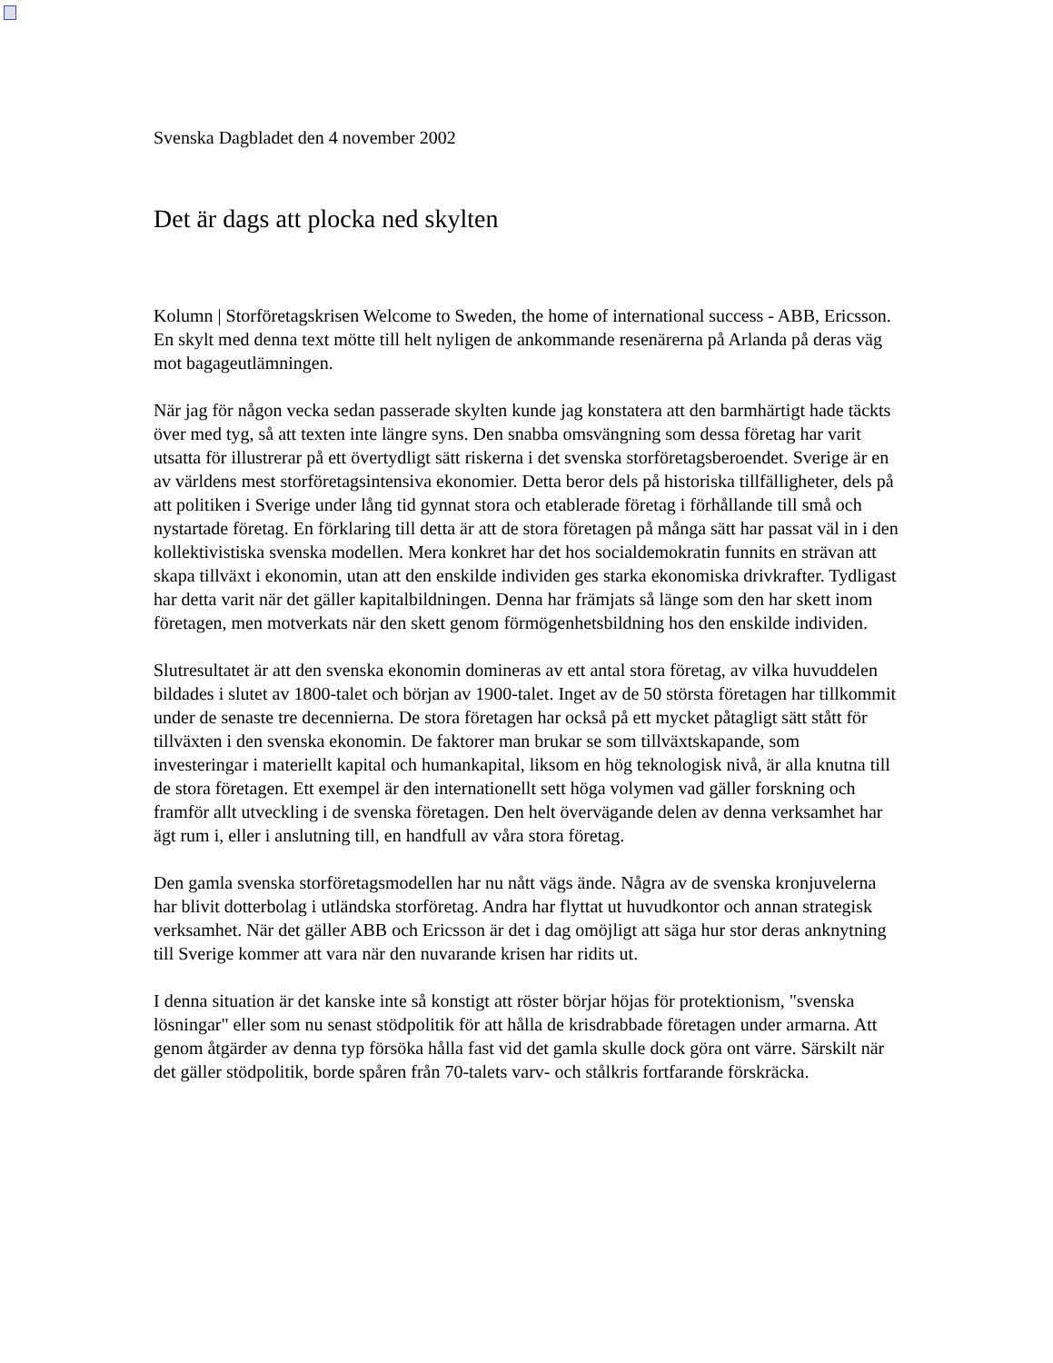Svenska Dagbladet den 4 november 2002
Det är dags att plocka ned skylten
Kolumn | Storföretagskrisen Welcome to Sweden, the home of international success - ABB, Ericsson. En skylt med denna text mötte till helt nyligen de ankommande resenärerna på Arlanda på deras väg mot bagageutlämningen.
När jag för någon vecka sedan passerade skylten kunde jag konstatera att den barmhärtigt hade täckts över med tyg, så att texten inte längre syns. Den snabba omsvängning som dessa företag har varit utsatta för illustrerar på ett övertydligt sätt riskerna i det svenska storföretagsberoendet. Sverige är en av världens mest storföretagsintensiva ekonomier. Detta beror dels på historiska tillfälligheter, dels på att politiken i Sverige under lång tid gynnat stora och etablerade företag i förhållande till små och nystartade företag. En förklaring till detta är att de stora företagen på många sätt har passat väl in i den kollektivistiska svenska modellen. Mera konkret har det hos socialdemokratin funnits en strävan att skapa tillväxt i ekonomin, utan att den enskilde individen ges starka ekonomiska drivkrafter. Tydligast har detta varit när det gäller kapitalbildningen. Denna har främjats så länge som den har skett inom företagen, men motverkats när den skett genom förmögenhetsbildning hos den enskilde individen.
Slutresultatet är att den svenska ekonomin domineras av ett antal stora företag, av vilka huvuddelen bildades i slutet av 1800-talet och början av 1900-talet. Inget av de 50 största företagen har tillkommit under de senaste tre decennierna. De stora företagen har också på ett mycket påtagligt sätt stått för tillväxten i den svenska ekonomin. De faktorer man brukar se som tillväxtskapande, som investeringar i materiellt kapital och humankapital, liksom en hög teknologisk nivå, är alla knutna till de stora företagen. Ett exempel är den internationellt sett höga volymen vad gäller forskning och framför allt utveckling i de svenska företagen. Den helt övervägande delen av denna verksamhet har ägt rum i, eller i anslutning till, en handfull av våra stora företag.
Den gamla svenska storföretagsmodellen har nu nått vägs ände. Några av de svenska kronjuvelerna har blivit dotterbolag i utländska storföretag. Andra har flyttat ut huvudkontor och annan strategisk verksamhet. När det gäller ABB och Ericsson är det i dag omöjligt att säga hur stor deras anknytning till Sverige kommer att vara när den nuvarande krisen har ridits ut.
I denna situation är det kanske inte så konstigt att röster börjar höjas för protektionism, "svenska lösningar" eller som nu senast stödpolitik för att hålla de krisdrabbade företagen under armarna. Att genom åtgärder av denna typ försöka hålla fast vid det gamla skulle dock göra ont värre. Särskilt när det gäller stödpolitik, borde spåren från 70-talets varv- och stålkris fortfarande förskräcka.